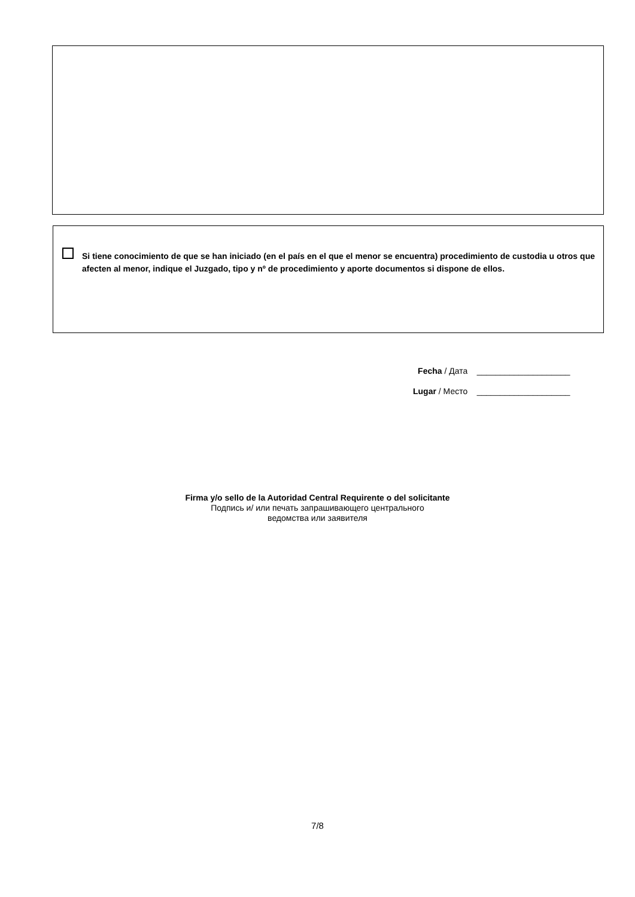Si tiene conocimiento de que se han iniciado (en el país en el que el menor se encuentra) procedimiento de custodia u otros que afecten al menor, indique el Juzgado, tipo y nº de procedimiento y aporte documentos si dispone de ellos.
Fecha / Дата ____________________
Lugar / Место ____________________
Firma y/o sello de la Autoridad Central Requirente o del solicitante
Подпись и/ или печать запрашивающего центрального
ведомства или заявителя
7/8